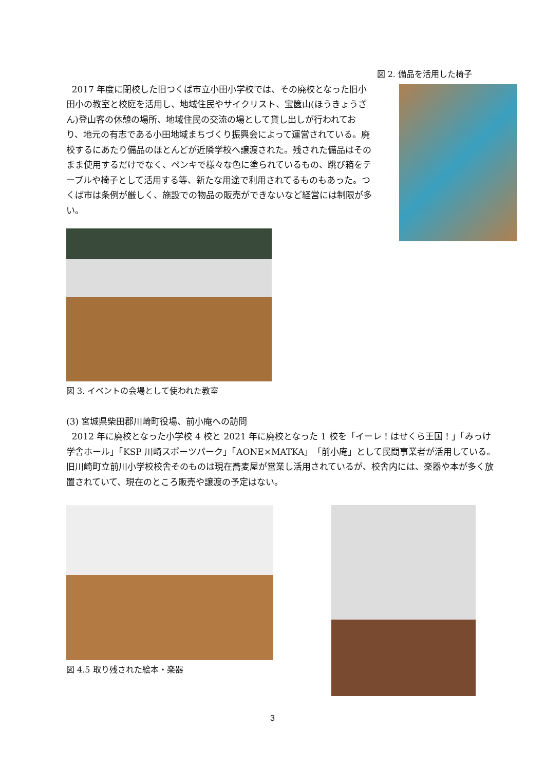図 2. 備品を活用した椅子
2017 年度に閉校した旧つくば市立小田小学校では、その廃校となった旧小田小の教室と校庭を活用し、地域住民やサイクリスト、宝篋山(ほうきょうざん)登山客の休憩の場所、地域住民の交流の場として貸し出しが行われており、地元の有志である小田地域まちづくり振興会によって運営されている。廃校するにあたり備品のほとんどが近隣学校へ譲渡された。残された備品はそのまま使用するだけでなく、ペンキで様々な色に塗られているもの、跳び箱をテーブルや椅子として活用する等、新たな用途で利用されてるものもあった。つくば市は条例が厳しく、施設での物品の販売ができないなど経営には制限が多い。
図 3. イベントの会場として使われた教室
(3) 宮城県柴田郡川崎町役場、前小庵への訪問
2012 年に廃校となった小学校 4 校と 2021 年に廃校となった 1 校を「イーレ！はせくら王国！」「みっけ学舎ホール」「KSP 川崎スポーツパーク」「AONE×MATKA」「前小庵」として民間事業者が活用している。旧川崎町立前川小学校校舎そのものは現在蕎麦屋が営業し活用されているが、校舎内には、楽器や本が多く放置されていて、現在のところ販売や譲渡の予定はない。
図 4.5 取り残された絵本・楽器
3